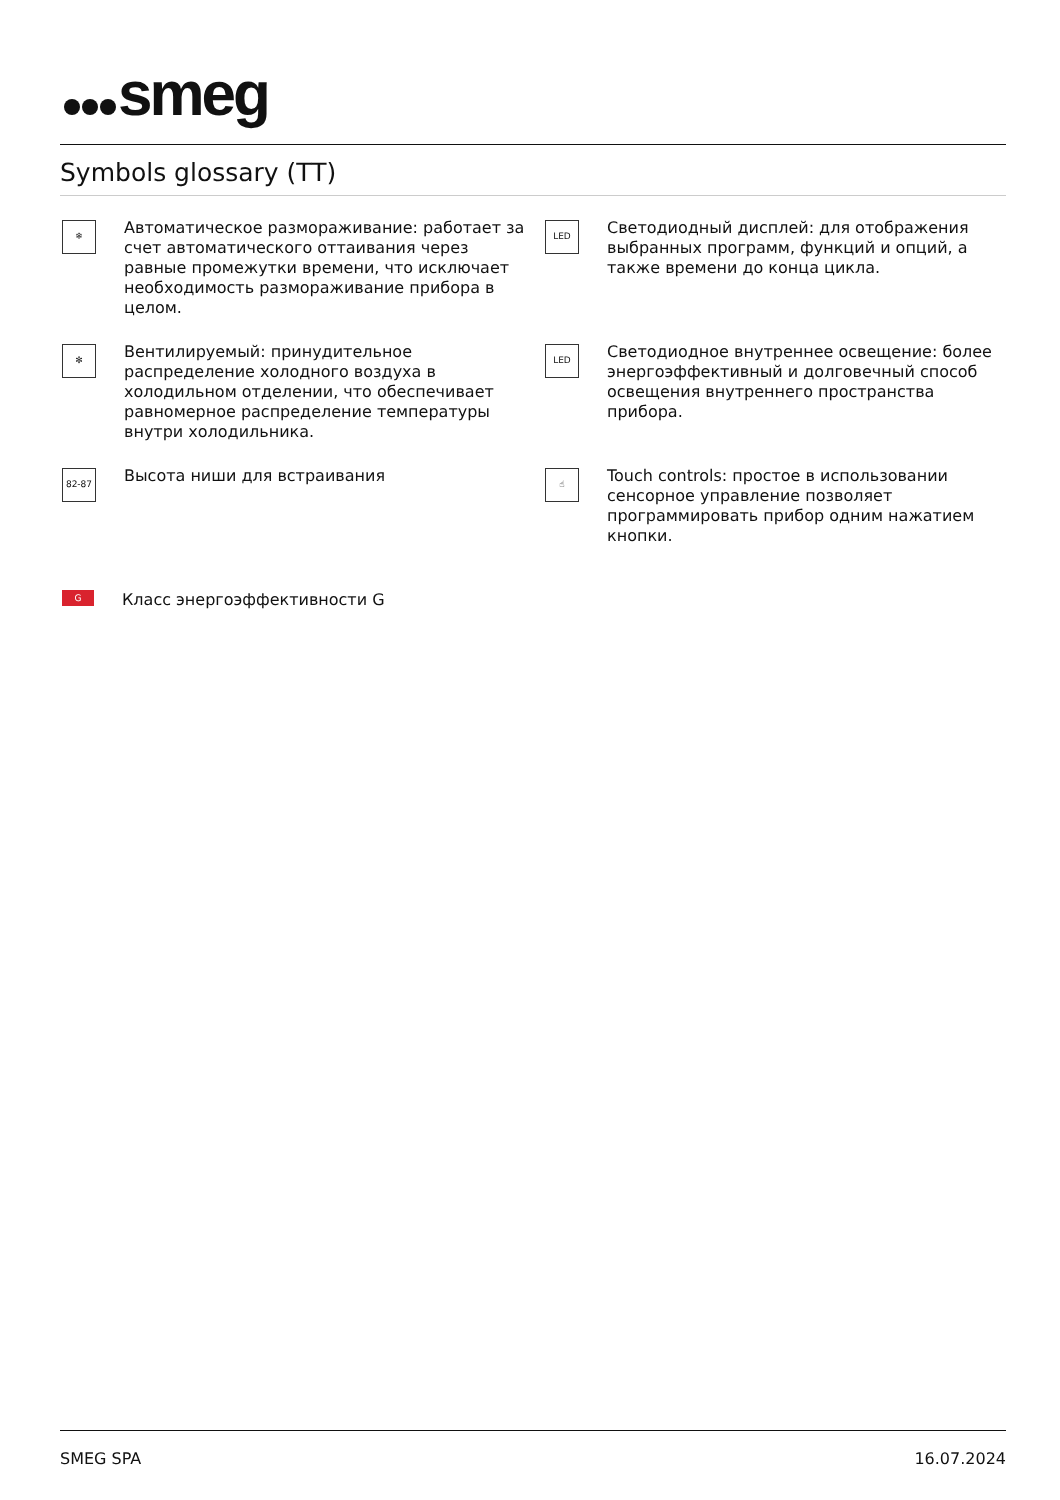smeg
Symbols glossary (TT)
❄
Автоматическое размораживание: работает за счет автоматического оттаивания через равные промежутки времени, что исключает необходимость размораживание прибора в целом.
LED
Светодиодный дисплей: для отображения выбранных программ, функций и опций, а также времени до конца цикла.
✻
Вентилируемый: принудительное распределение холодного воздуха в холодильном отделении, что обеспечивает равномерное распределение температуры внутри холодильника.
LED
Светодиодное внутреннее освещение: более энергоэффективный и долговечный способ освещения внутреннего пространства прибора.
82-87
Высота ниши для встраивания
☝
Touch controls: простое в использовании сенсорное управление позволяет программировать прибор одним нажатием кнопки.
G
Класс энергоэффективности G
SMEG SPA 16.07.2024